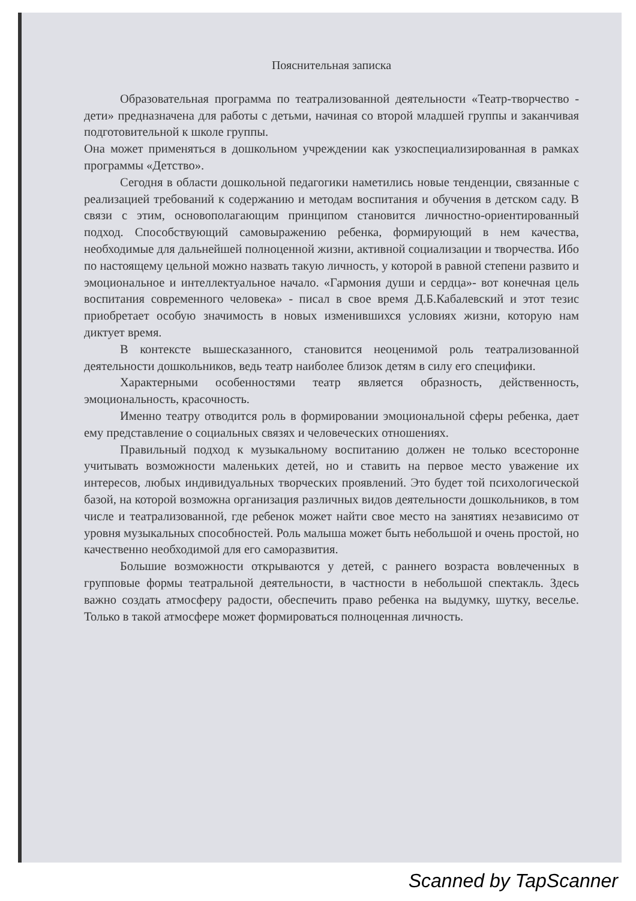Пояснительная записка
Образовательная программа по театрализованной деятельности «Театр-творчество - дети» предназначена для работы с детьми, начиная со второй младшей группы и заканчивая подготовительной к школе группы.
Она может применяться в дошкольном учреждении как узкоспециализированная в рамках программы «Детство».
Сегодня в области дошкольной педагогики наметились новые тенденции, связанные с реализацией требований к содержанию и методам воспитания и обучения в детском саду. В связи с этим, основополагающим принципом становится личностно-ориентированный подход. Способствующий самовыражению ребенка, формирующий в нем качества, необходимые для дальнейшей полноценной жизни, активной социализации и творчества. Ибо по настоящему цельной можно назвать такую личность, у которой в равной степени развито и эмоциональное и интеллектуальное начало. «Гармония души и сердца»- вот конечная цель воспитания современного человека» - писал в свое время Д.Б.Кабалевский и этот тезис приобретает особую значимость в новых изменившихся условиях жизни, которую нам диктует время.
В контексте вышесказанного, становится неоценимой роль театрализованной деятельности дошкольников, ведь театр наиболее близок детям в силу его специфики.
Характерными особенностями театр является образность, действенность, эмоциональность, красочность.
Именно театру отводится роль в формировании эмоциональной сферы ребенка, дает ему представление о социальных связях и человеческих отношениях.
Правильный подход к музыкальному воспитанию должен не только всесторонне учитывать возможности маленьких детей, но и ставить на первое место уважение их интересов, любых индивидуальных творческих проявлений. Это будет той психологической базой, на которой возможна организация различных видов деятельности дошкольников, в том числе и театрализованной, где ребенок может найти свое место на занятиях независимо от уровня музыкальных способностей. Роль малыша может быть небольшой и очень простой, но качественно необходимой для его саморазвития.
Большие возможности открываются у детей, с раннего возраста вовлеченных в групповые формы театральной деятельности, в частности в небольшой спектакль. Здесь важно создать атмосферу радости, обеспечить право ребенка на выдумку, шутку, веселье. Только в такой атмосфере может формироваться полноценная личность.
Scanned by TapScanner